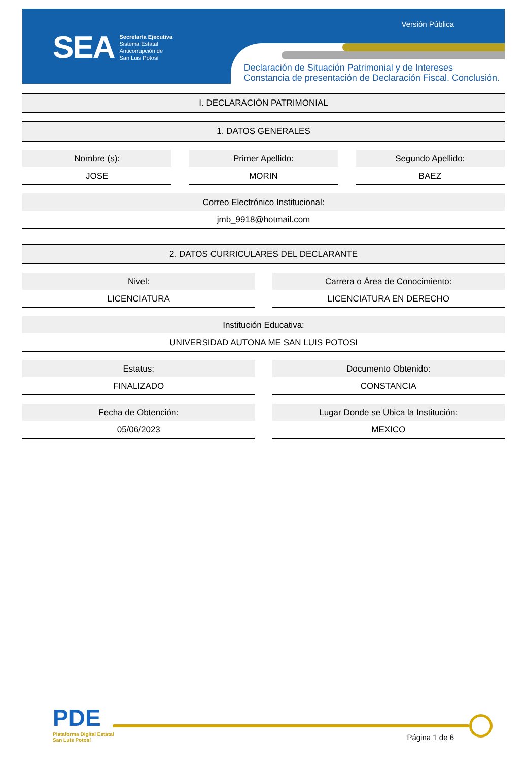SEA
Secretaría Ejecutiva
Sistema Estatal
Anticorrupción de
San Luis Potosí
Versión Pública
Declaración de Situación Patrimonial y de Intereses
Constancia de presentación de Declaración Fiscal. Conclusión.
I. DECLARACIÓN PATRIMONIAL
1. DATOS GENERALES
Nombre (s):
JOSE
Primer Apellido:
MORIN
Segundo Apellido:
BAEZ
Correo Electrónico Institucional:
jmb_9918@hotmail.com
2. DATOS CURRICULARES DEL DECLARANTE
Nivel:
LICENCIATURA
Carrera o Área de Conocimiento:
LICENCIATURA EN DERECHO
Institución Educativa:
UNIVERSIDAD AUTONA ME SAN LUIS POTOSI
Estatus:
FINALIZADO
Documento Obtenido:
CONSTANCIA
Fecha de Obtención:
05/06/2023
Lugar Donde se Ubica la Institución:
MEXICO
PDE
Plataforma Digital Estatal
San Luis Potosí
Página 1 de 6